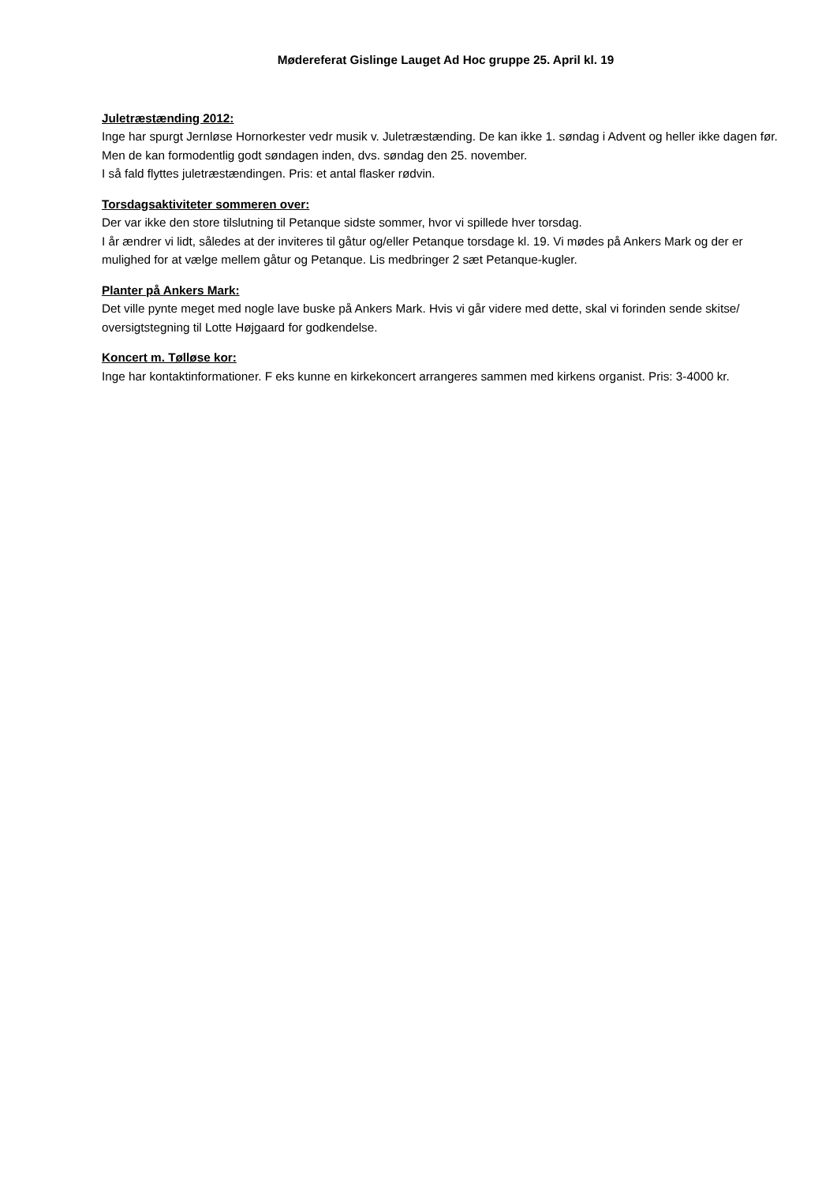Mødereferat Gislinge Lauget Ad Hoc gruppe 25. April kl. 19
Juletræstænding 2012:
Inge har spurgt Jernløse Hornorkester vedr musik v. Juletræstænding. De kan ikke 1. søndag i Advent og heller ikke dagen før. Men de kan formodentlig godt søndagen inden, dvs. søndag den 25. november.
I så fald flyttes juletræstændingen. Pris: et antal flasker rødvin.
Torsdagsaktiviteter sommeren over:
Der var ikke den store tilslutning til Petanque sidste sommer, hvor vi spillede hver torsdag.
I år ændrer vi lidt, således at der inviteres til gåtur og/eller Petanque torsdage kl. 19. Vi mødes på Ankers Mark og der er mulighed for at vælge mellem gåtur og Petanque. Lis medbringer 2 sæt Petanque-kugler.
Planter på Ankers Mark:
Det ville pynte meget med nogle lave buske på Ankers Mark. Hvis vi går videre med dette, skal vi forinden sende skitse/ oversigtstegning til Lotte Højgaard for godkendelse.
Koncert m. Tølløse kor:
Inge har kontaktinformationer. F eks kunne en kirkekoncert arrangeres sammen med kirkens organist. Pris: 3-4000 kr.